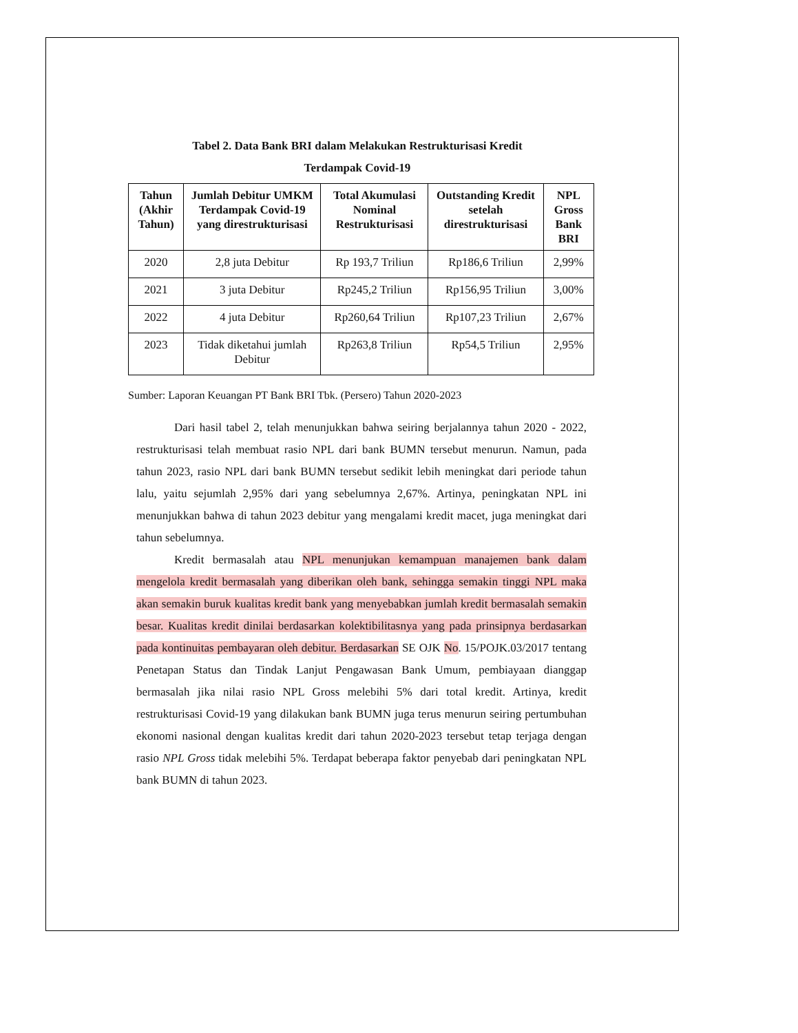Tabel 2. Data Bank BRI dalam Melakukan Restrukturisasi Kredit
Terdampak Covid-19
| Tahun (Akhir Tahun) | Jumlah Debitur UMKM Terdampak Covid-19 yang direstrukturisasi | Total Akumulasi Nominal Restrukturisasi | Outstanding Kredit setelah direstrukturisasi | NPL Gross Bank BRI |
| --- | --- | --- | --- | --- |
| 2020 | 2,8 juta Debitur | Rp 193,7 Triliun | Rp186,6 Triliun | 2,99% |
| 2021 | 3 juta Debitur | Rp245,2 Triliun | Rp156,95 Triliun | 3,00% |
| 2022 | 4 juta Debitur | Rp260,64 Triliun | Rp107,23 Triliun | 2,67% |
| 2023 | Tidak diketahui jumlah Debitur | Rp263,8 Triliun | Rp54,5 Triliun | 2,95% |
Sumber: Laporan Keuangan PT Bank BRI Tbk. (Persero) Tahun 2020-2023
Dari hasil tabel 2, telah menunjukkan bahwa seiring berjalannya tahun 2020 - 2022, restrukturisasi telah membuat rasio NPL dari bank BUMN tersebut menurun. Namun, pada tahun 2023, rasio NPL dari bank BUMN tersebut sedikit lebih meningkat dari periode tahun lalu, yaitu sejumlah 2,95% dari yang sebelumnya 2,67%. Artinya, peningkatan NPL ini menunjukkan bahwa di tahun 2023 debitur yang mengalami kredit macet, juga meningkat dari tahun sebelumnya.
Kredit bermasalah atau NPL menunjukan kemampuan manajemen bank dalam mengelola kredit bermasalah yang diberikan oleh bank, sehingga semakin tinggi NPL maka akan semakin buruk kualitas kredit bank yang menyebabkan jumlah kredit bermasalah semakin besar. Kualitas kredit dinilai berdasarkan kolektibilitasnya yang pada prinsipnya berdasarkan pada kontinuitas pembayaran oleh debitur. Berdasarkan SE OJK No. 15/POJK.03/2017 tentang Penetapan Status dan Tindak Lanjut Pengawasan Bank Umum, pembiayaan dianggap bermasalah jika nilai rasio NPL Gross melebihi 5% dari total kredit. Artinya, kredit restrukturisasi Covid-19 yang dilakukan bank BUMN juga terus menurun seiring pertumbuhan ekonomi nasional dengan kualitas kredit dari tahun 2020-2023 tersebut tetap terjaga dengan rasio NPL Gross tidak melebihi 5%. Terdapat beberapa faktor penyebab dari peningkatan NPL bank BUMN di tahun 2023.